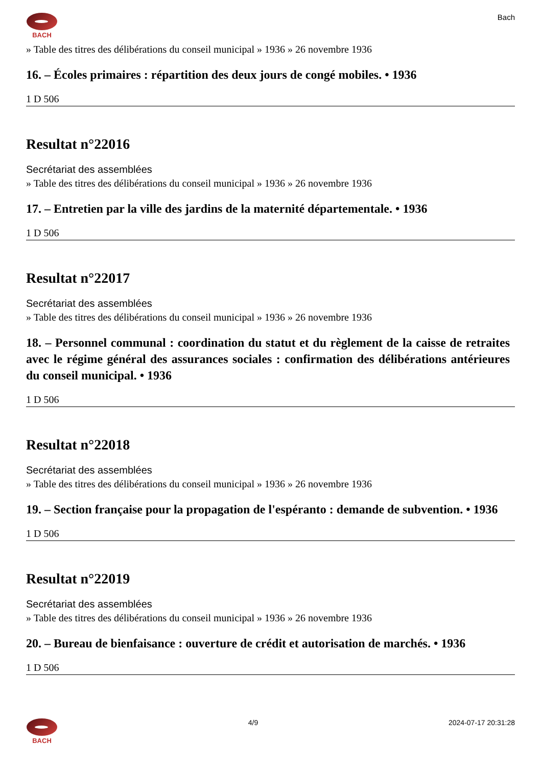BACH
Bach
» Table des titres des délibérations du conseil municipal » 1936 » 26 novembre 1936
16. – Écoles primaires : répartition des deux jours de congé mobiles. • 1936
1 D 506
Resultat n°22016
Secrétariat des assemblées
» Table des titres des délibérations du conseil municipal » 1936 » 26 novembre 1936
17. – Entretien par la ville des jardins de la maternité départementale. • 1936
1 D 506
Resultat n°22017
Secrétariat des assemblées
» Table des titres des délibérations du conseil municipal » 1936 » 26 novembre 1936
18. – Personnel communal : coordination du statut et du règlement de la caisse de retraites avec le régime général des assurances sociales : confirmation des délibérations antérieures du conseil municipal. • 1936
1 D 506
Resultat n°22018
Secrétariat des assemblées
» Table des titres des délibérations du conseil municipal » 1936 » 26 novembre 1936
19. – Section française pour la propagation de l'espéranto : demande de subvention. • 1936
1 D 506
Resultat n°22019
Secrétariat des assemblées
» Table des titres des délibérations du conseil municipal » 1936 » 26 novembre 1936
20. – Bureau de bienfaisance : ouverture de crédit et autorisation de marchés. • 1936
1 D 506
BACH 4/9 2024-07-17 20:31:28